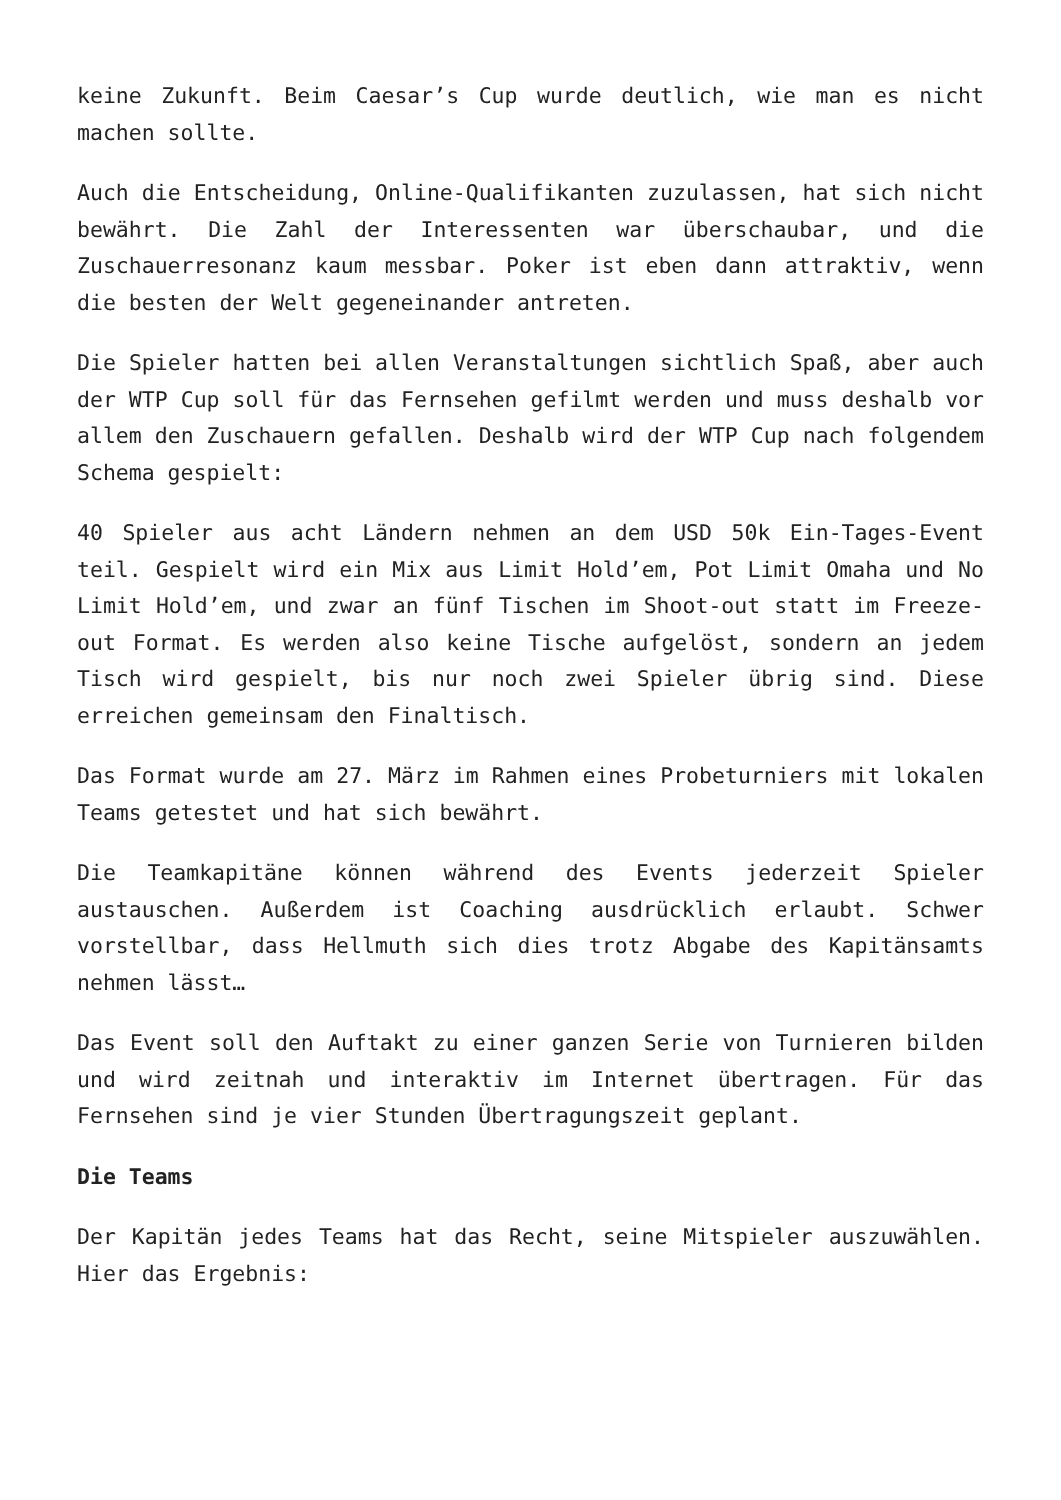keine Zukunft. Beim Caesar’s Cup wurde deutlich, wie man es nicht machen sollte.
Auch die Entscheidung, Online-Qualifikanten zuzulassen, hat sich nicht bewährt. Die Zahl der Interessenten war überschaubar, und die Zuschauerresonanz kaum messbar. Poker ist eben dann attraktiv, wenn die besten der Welt gegeneinander antreten.
Die Spieler hatten bei allen Veranstaltungen sichtlich Spaß, aber auch der WTP Cup soll für das Fernsehen gefilmt werden und muss deshalb vor allem den Zuschauern gefallen. Deshalb wird der WTP Cup nach folgendem Schema gespielt:
40 Spieler aus acht Ländern nehmen an dem USD 50k Ein-Tages-Event teil. Gespielt wird ein Mix aus Limit Hold’em, Pot Limit Omaha und No Limit Hold’em, und zwar an fünf Tischen im Shoot-out statt im Freeze-out Format. Es werden also keine Tische aufgelöst, sondern an jedem Tisch wird gespielt, bis nur noch zwei Spieler übrig sind. Diese erreichen gemeinsam den Finaltisch.
Das Format wurde am 27. März im Rahmen eines Probeturniers mit lokalen Teams getestet und hat sich bewährt.
Die Teamkapitäne können während des Events jederzeit Spieler austauschen. Außerdem ist Coaching ausdrücklich erlaubt. Schwer vorstellbar, dass Hellmuth sich dies trotz Abgabe des Kapitänsamts nehmen lässt…
Das Event soll den Auftakt zu einer ganzen Serie von Turnieren bilden und wird zeitnah und interaktiv im Internet übertragen. Für das Fernsehen sind je vier Stunden Übertragungszeit geplant.
Die Teams
Der Kapitän jedes Teams hat das Recht, seine Mitspieler auszuwählen. Hier das Ergebnis: